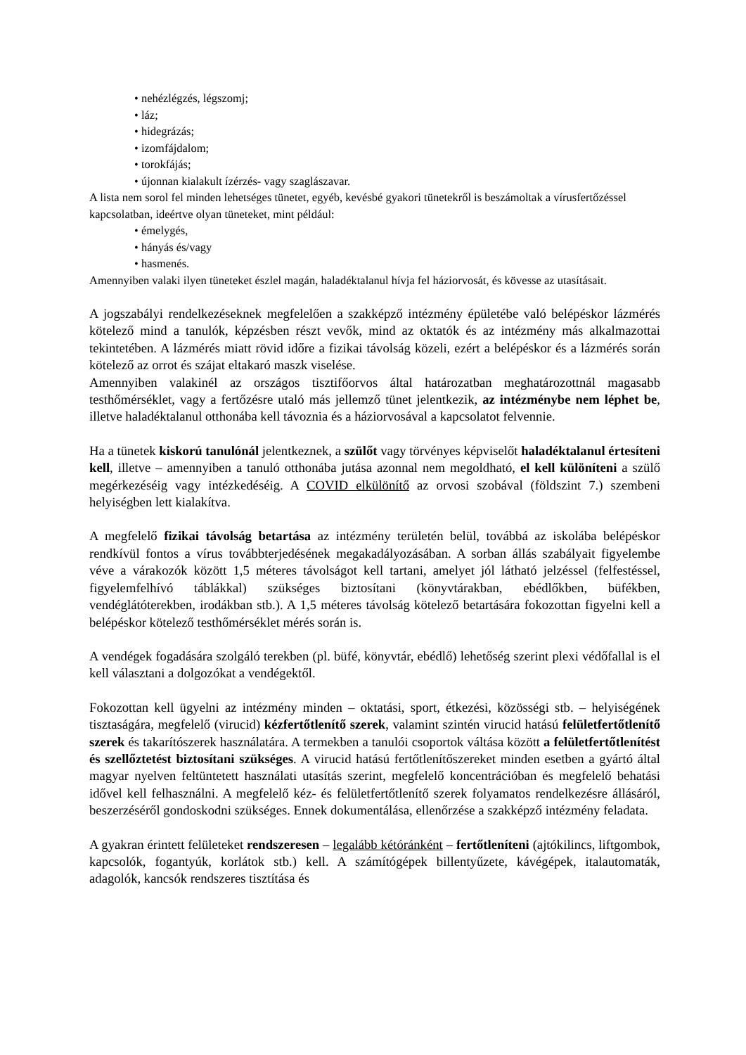• nehézlégzés, légszomj;
• láz;
• hidegrázás;
• izomfájdalom;
• torokfájás;
• újonnan kialakult ízérzés- vagy szaglászavar.
A lista nem sorol fel minden lehetséges tünetet, egyéb, kevésbé gyakori tünetekről is beszámoltak a vírusfertőzéssel kapcsolatban, ideértve olyan tüneteket, mint például:
• émelygés,
• hányás és/vagy
• hasmenés.
Amennyiben valaki ilyen tüneteket észlel magán, haladéktalanul hívja fel háziorvosát, és kövesse az utasításait.
A jogszabályi rendelkezéseknek megfelelően a szakképző intézmény épületébe való belépéskor lázmérés kötelező mind a tanulók, képzésben részt vevők, mind az oktatók és az intézmény más alkalmazottai tekintetében. A lázmérés miatt rövid időre a fizikai távolság közeli, ezért a belépéskor és a lázmérés során kötelező az orrot és szájat eltakaró maszk viselése.
Amennyiben valakinél az országos tisztifőorvos által határozatban meghatározottnál magasabb testhőmérséklet, vagy a fertőzésre utaló más jellemző tünet jelentkezik, az intézménybe nem léphet be, illetve haladéktalanul otthonába kell távoznia és a háziorvosával a kapcsolatot felvennie.
Ha a tünetek kiskorú tanulónál jelentkeznek, a szülőt vagy törvényes képviselőt haladéktalanul értesíteni kell, illetve – amennyiben a tanuló otthonába jutása azonnal nem megoldható, el kell különíteni a szülő megérkezéséig vagy intézkedéséig. A COVID elkülönítő az orvosi szobával (földszint 7.) szembeni helyiségben lett kialakítva.
A megfelelő fizikai távolság betartása az intézmény területén belül, továbbá az iskolába belépéskor rendkívül fontos a vírus továbbterjedésének megakadályozásában. A sorban állás szabályait figyelembe véve a várakozók között 1,5 méteres távolságot kell tartani, amelyet jól látható jelzéssel (felfestéssel, figyelemfelhívó táblákkal) szükséges biztosítani (könyvtárakban, ebédlőkben, büfékben, vendéglátóterekben, irodákban stb.). A 1,5 méteres távolság kötelező betartására fokozottan figyelni kell a belépéskor kötelező testhőmérséklet mérés során is.
A vendégek fogadására szolgáló terekben (pl. büfé, könyvtár, ebédlő) lehetőség szerint plexi védőfallal is el kell választani a dolgozókat a vendégektől.
Fokozottan kell ügyelni az intézmény minden – oktatási, sport, étkezési, közösségi stb. – helyiségének tisztaságára, megfelelő (virucid) kézfertőtlenítő szerek, valamint szintén virucid hatású felületfertőtlenítő szerek és takarítószerek használatára. A termekben a tanulói csoportok váltása között a felületfertőtlenítést és szellőztetést biztosítani szükséges. A virucid hatású fertőtlenítőszereket minden esetben a gyártó által magyar nyelven feltüntetett használati utasítás szerint, megfelelő koncentrációban és megfelelő behatási idővel kell felhasználni. A megfelelő kéz- és felületfertőtlenítő szerek folyamatos rendelkezésre állásáról, beszerzéséről gondoskodni szükséges. Ennek dokumentálása, ellenőrzése a szakképző intézmény feladata.
A gyakran érintett felületeket rendszeresen – legalább kétóránként – fertőtleníteni (ajtókilincs, liftgombok, kapcsolók, fogantyúk, korlátok stb.) kell. A számítógépek billentyűzete, kávégépek, italautomaták, adagolók, kancsók rendszeres tisztítása és